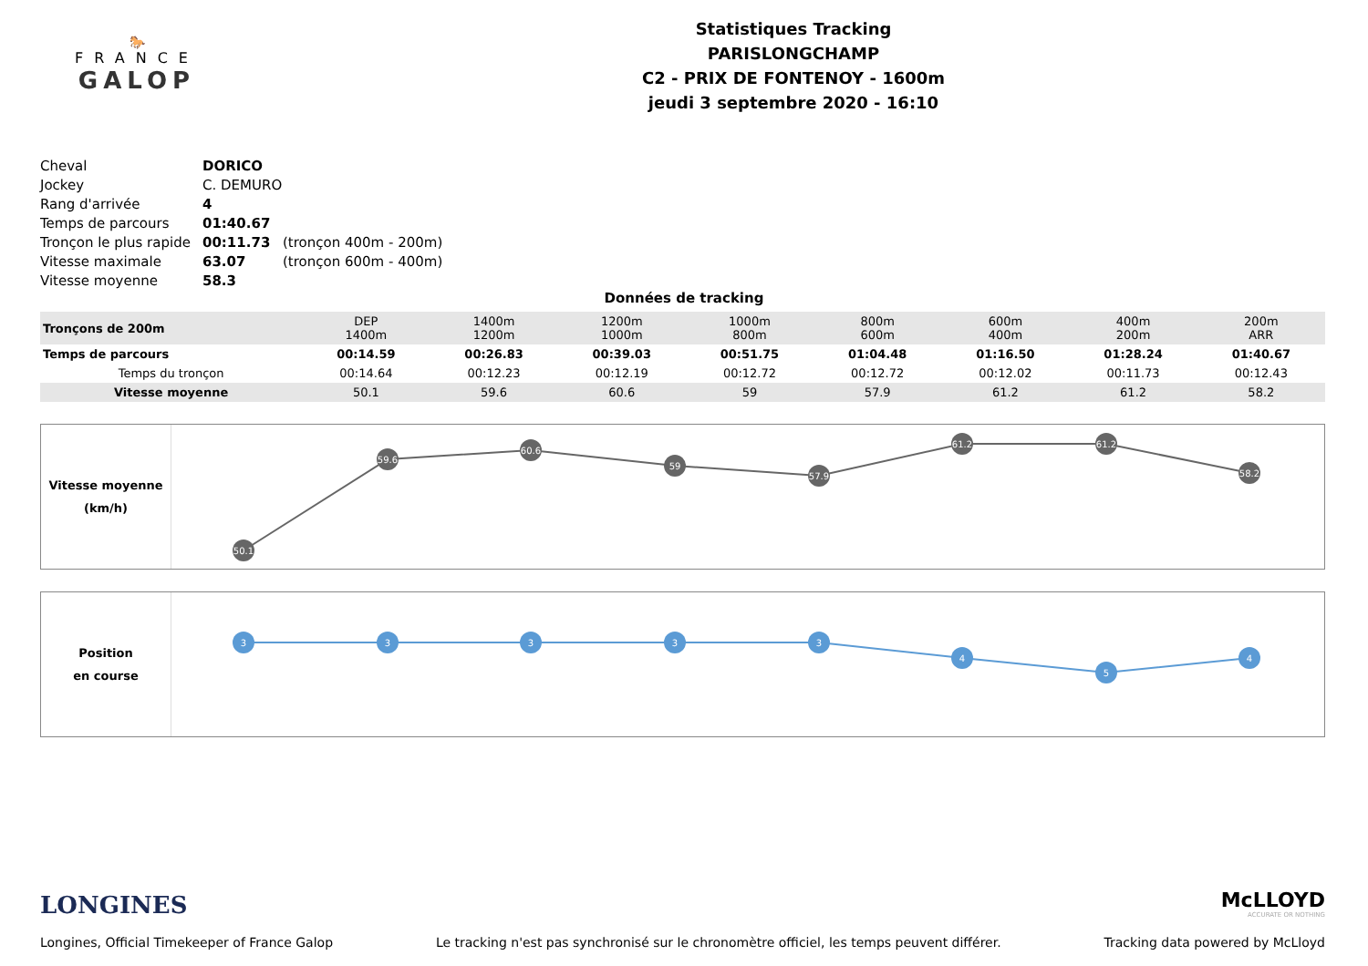🐎
FRANCE
GALOP
Statistiques Tracking
PARISLONGCHAMP
C2 - PRIX DE FONTENOY - 1600m
jeudi 3 septembre 2020 - 16:10
| Cheval | DORICO | |
| Jockey | C. DEMURO | |
| Rang d'arrivée | 4 | |
| Temps de parcours | 01:40.67 | |
| Tronçon le plus rapide | 00:11.73 | (tronçon 400m - 200m) |
| Vitesse maximale | 63.07 | (tronçon 600m - 400m) |
| Vitesse moyenne | 58.3 | |
Données de tracking
| Tronçons de 200m | DEP 1400m | 1400m 1200m | 1200m 1000m | 1000m 800m | 800m 600m | 600m 400m | 400m 200m | 200m ARR |
| Temps de parcours | 00:14.59 | 00:26.83 | 00:39.03 | 00:51.75 | 01:04.48 | 01:16.50 | 01:28.24 | 01:40.67 |
| Temps du tronçon | 00:14.64 | 00:12.23 | 00:12.19 | 00:12.72 | 00:12.72 | 00:12.02 | 00:11.73 | 00:12.43 |
| Vitesse moyenne | 50.1 | 59.6 | 60.6 | 59 | 57.9 | 61.2 | 61.2 | 58.2 |
Vitesse moyenne
(km/h)
50.1
59.6
60.6
59
57.9
61.2
61.2
58.2
Position
en course
3
3
3
3
3
4
5
4
LONGINES
McLLOYD
ACCURATE OR NOTHING
Longines, Official Timekeeper of France Galop Le tracking n'est pas synchronisé sur le chronomètre officiel, les temps peuvent différer. Tracking data powered by McLloyd